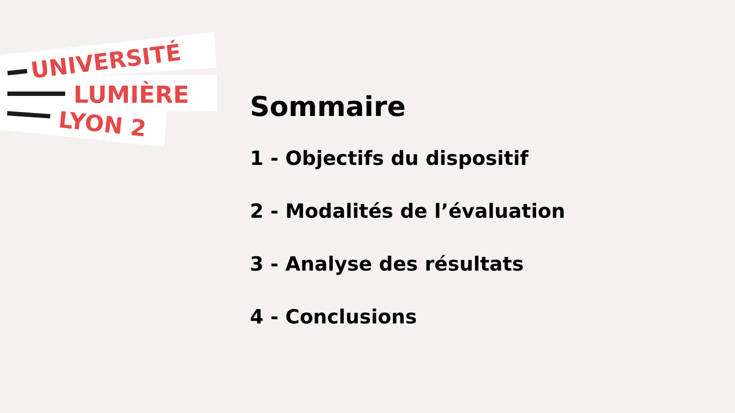UNIVERSITÉ
LUMIÈRE
LYON 2
Sommaire
1 - Objectifs du dispositif
2 - Modalités de l’évaluation
3 - Analyse des résultats
4 - Conclusions